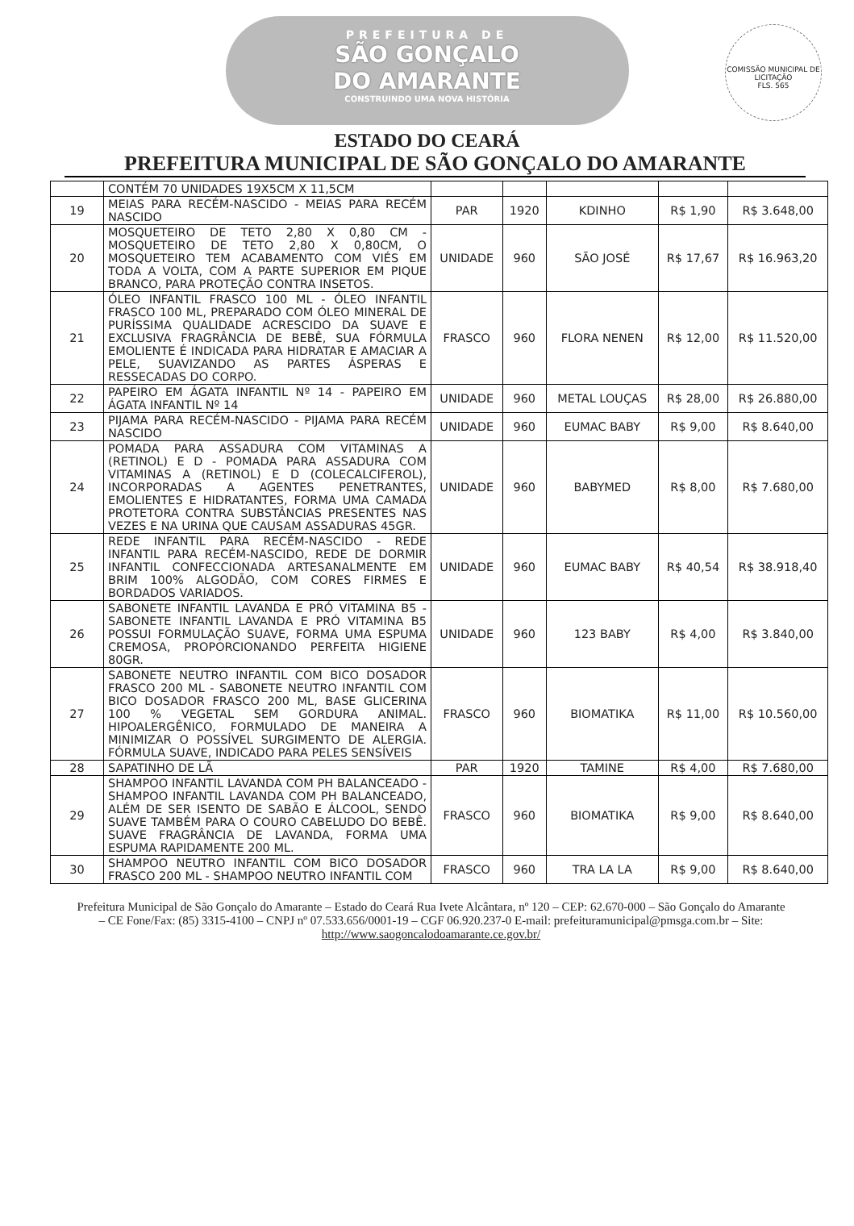PREFEITURA DE
SÃO GONÇALO
DO AMARANTE
CONSTRUINDO UMA NOVA HISTÓRIA
COMISSÃO MUNICIPAL DE LICITAÇÃO
FLS. 565
ESTADO DO CEARÁ
PREFEITURA MUNICIPAL DE SÃO GONÇALO DO AMARANTE
| | CONTÉM 70 UNIDADES 19X5CM X 11,5CM | | | | | |
| 19 | MEIAS PARA RECÉM-NASCIDO - MEIAS PARA RECÉM NASCIDO | PAR | 1920 | KDINHO | R$ 1,90 | R$ 3.648,00 |
| 20 | MOSQUETEIRO DE TETO 2,80 X 0,80 CM - MOSQUETEIRO DE TETO 2,80 X 0,80CM, O MOSQUETEIRO TEM ACABAMENTO COM VIÉS EM TODA A VOLTA, COM A PARTE SUPERIOR EM PIQUE BRANCO, PARA PROTEÇÃO CONTRA INSETOS. | UNIDADE | 960 | SÃO JOSÉ | R$ 17,67 | R$ 16.963,20 |
| 21 | ÓLEO INFANTIL FRASCO 100 ML - ÓLEO INFANTIL FRASCO 100 ML, PREPARADO COM ÓLEO MINERAL DE PURÍSSIMA QUALIDADE ACRESCIDO DA SUAVE E EXCLUSIVA FRAGRÂNCIA DE BEBÊ, SUA FÓRMULA EMOLIENTE É INDICADA PARA HIDRATAR E AMACIAR A PELE, SUAVIZANDO AS PARTES ÁSPERAS E RESSECADAS DO CORPO. | FRASCO | 960 | FLORA NENEN | R$ 12,00 | R$ 11.520,00 |
| 22 | PAPEIRO EM ÁGATA INFANTIL Nº 14 - PAPEIRO EM ÁGATA INFANTIL Nº 14 | UNIDADE | 960 | METAL LOUÇAS | R$ 28,00 | R$ 26.880,00 |
| 23 | PIJAMA PARA RECÉM-NASCIDO - PIJAMA PARA RECÉM NASCIDO | UNIDADE | 960 | EUMAC BABY | R$ 9,00 | R$ 8.640,00 |
| 24 | POMADA PARA ASSADURA COM VITAMINAS A (RETINOL) E D - POMADA PARA ASSADURA COM VITAMINAS A (RETINOL) E D (COLECALCIFEROL), INCORPORADAS A AGENTES PENETRANTES, EMOLIENTES E HIDRATANTES, FORMA UMA CAMADA PROTETORA CONTRA SUBSTÂNCIAS PRESENTES NAS VEZES E NA URINA QUE CAUSAM ASSADURAS 45GR. | UNIDADE | 960 | BABYMED | R$ 8,00 | R$ 7.680,00 |
| 25 | REDE INFANTIL PARA RECÉM-NASCIDO - REDE INFANTIL PARA RECÉM-NASCIDO, REDE DE DORMIR INFANTIL CONFECCIONADA ARTESANALMENTE EM BRIM 100% ALGODÃO, COM CORES FIRMES E BORDADOS VARIADOS. | UNIDADE | 960 | EUMAC BABY | R$ 40,54 | R$ 38.918,40 |
| 26 | SABONETE INFANTIL LAVANDA E PRÓ VITAMINA B5 - SABONETE INFANTIL LAVANDA E PRÓ VITAMINA B5 POSSUI FORMULAÇÃO SUAVE, FORMA UMA ESPUMA CREMOSA, PROPORCIONANDO PERFEITA HIGIENE 80GR. | UNIDADE | 960 | 123 BABY | R$ 4,00 | R$ 3.840,00 |
| 27 | SABONETE NEUTRO INFANTIL COM BICO DOSADOR FRASCO 200 ML - SABONETE NEUTRO INFANTIL COM BICO DOSADOR FRASCO 200 ML, BASE GLICERINA 100 % VEGETAL SEM GORDURA ANIMAL. HIPOALERGÊNICO, FORMULADO DE MANEIRA A MINIMIZAR O POSSÍVEL SURGIMENTO DE ALERGIA. FÓRMULA SUAVE, INDICADO PARA PELES SENSÍVEIS | FRASCO | 960 | BIOMATIKA | R$ 11,00 | R$ 10.560,00 |
| 28 | SAPATINHO DE LÃ | PAR | 1920 | TAMINE | R$ 4,00 | R$ 7.680,00 |
| 29 | SHAMPOO INFANTIL LAVANDA COM PH BALANCEADO - SHAMPOO INFANTIL LAVANDA COM PH BALANCEADO, ALÉM DE SER ISENTO DE SABÃO E ÁLCOOL, SENDO SUAVE TAMBÉM PARA O COURO CABELUDO DO BEBÊ. SUAVE FRAGRÂNCIA DE LAVANDA, FORMA UMA ESPUMA RAPIDAMENTE 200 ML. | FRASCO | 960 | BIOMATIKA | R$ 9,00 | R$ 8.640,00 |
| 30 | SHAMPOO NEUTRO INFANTIL COM BICO DOSADOR FRASCO 200 ML - SHAMPOO NEUTRO INFANTIL COM | FRASCO | 960 | TRA LA LA | R$ 9,00 | R$ 8.640,00 |
Prefeitura Municipal de São Gonçalo do Amarante – Estado do Ceará Rua Ivete Alcântara, nº 120 – CEP: 62.670-000 – São Gonçalo do Amarante – CE Fone/Fax: (85) 3315-4100 – CNPJ nº 07.533.656/0001-19 – CGF 06.920.237-0 E-mail: prefeituramunicipal@pmsga.com.br – Site: http://www.saogoncalodoamarante.ce.gov.br/